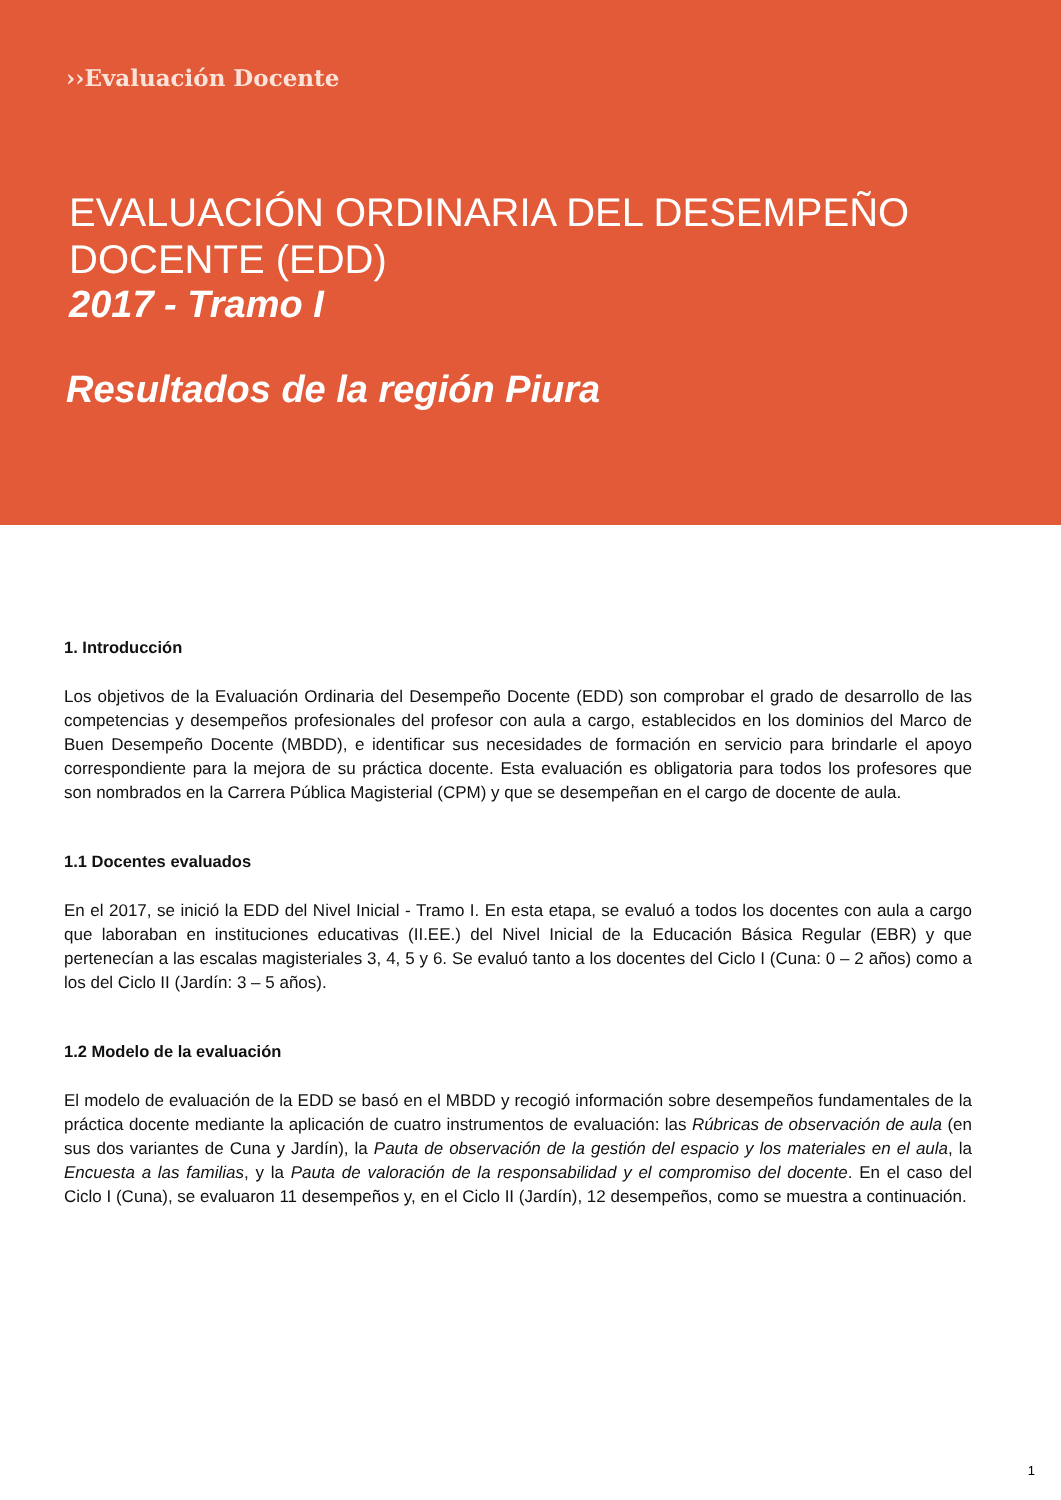››Evaluación Docente
EVALUACIÓN ORDINARIA DEL DESEMPEÑO DOCENTE (EDD)
2017 - Tramo I
Resultados de la región Piura
1. Introducción
Los objetivos de la Evaluación Ordinaria del Desempeño Docente (EDD) son comprobar el grado de desarrollo de las competencias y desempeños profesionales del profesor con aula a cargo, establecidos en los dominios del Marco de Buen Desempeño Docente (MBDD), e identificar sus necesidades de formación en servicio para brindarle el apoyo correspondiente para la mejora de su práctica docente. Esta evaluación es obligatoria para todos los profesores que son nombrados en la Carrera Pública Magisterial (CPM) y que se desempeñan en el cargo de docente de aula.
1.1 Docentes evaluados
En el 2017, se inició la EDD del Nivel Inicial - Tramo I. En esta etapa, se evaluó a todos los docentes con aula a cargo que laboraban en instituciones educativas (II.EE.) del Nivel Inicial de la Educación Básica Regular (EBR) y que pertenecían a las escalas magisteriales 3, 4, 5 y 6. Se evaluó tanto a los docentes del Ciclo I (Cuna: 0 – 2 años) como a los del Ciclo II (Jardín: 3 – 5 años).
1.2 Modelo de la evaluación
El modelo de evaluación de la EDD se basó en el MBDD y recogió información sobre desempeños fundamentales de la práctica docente mediante la aplicación de cuatro instrumentos de evaluación: las Rúbricas de observación de aula (en sus dos variantes de Cuna y Jardín), la Pauta de observación de la gestión del espacio y los materiales en el aula, la Encuesta a las familias, y la Pauta de valoración de la responsabilidad y el compromiso del docente. En el caso del Ciclo I (Cuna), se evaluaron 11 desempeños y, en el Ciclo II (Jardín), 12 desempeños, como se muestra a continuación.
1